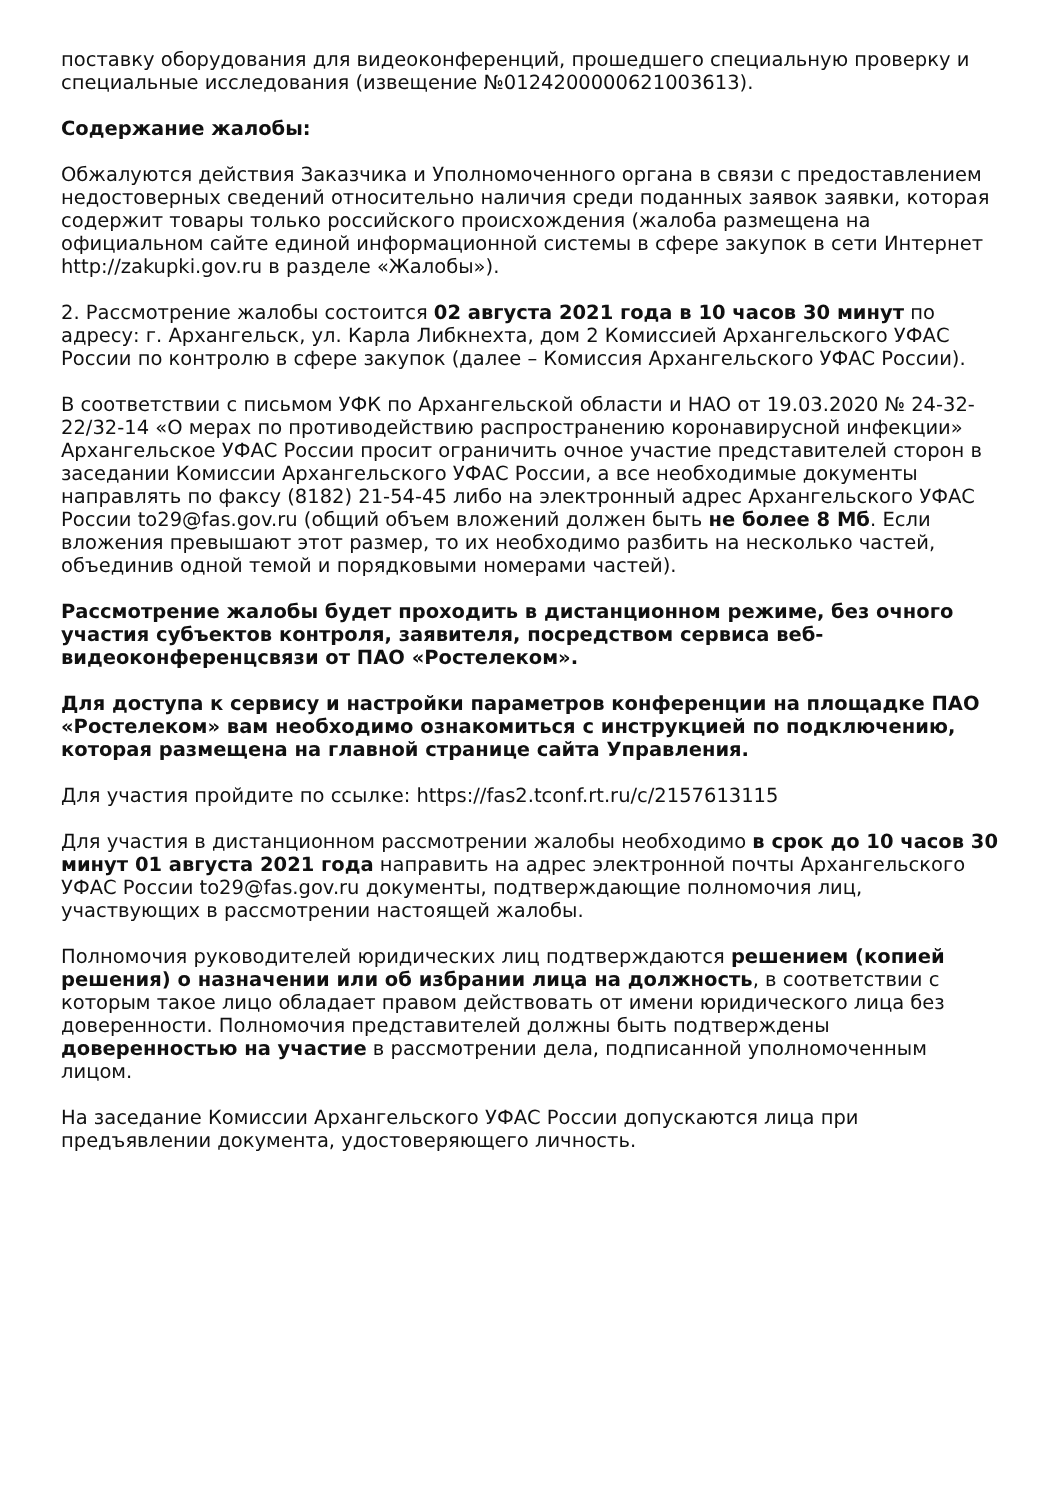поставку оборудования для видеоконференций, прошедшего специальную проверку и специальные исследования (извещение №0124200000621003613).
Содержание жалобы:
Обжалуются действия Заказчика и Уполномоченного органа в связи с предоставлением недостоверных сведений относительно наличия среди поданных заявок заявки, которая содержит товары только российского происхождения (жалоба размещена на официальном сайте единой информационной системы в сфере закупок в сети Интернет http://zakupki.gov.ru в разделе «Жалобы»).
2. Рассмотрение жалобы состоится 02 августа 2021 года в 10 часов 30 минут по адресу: г. Архангельск, ул. Карла Либкнехта, дом 2 Комиссией Архангельского УФАС России по контролю в сфере закупок (далее – Комиссия Архангельского УФАС России).
В соответствии с письмом УФК по Архангельской области и НАО от 19.03.2020 № 24-32-22/32-14 «О мерах по противодействию распространению коронавирусной инфекции» Архангельское УФАС России просит ограничить очное участие представителей сторон в заседании Комиссии Архангельского УФАС России, а все необходимые документы направлять по факсу (8182) 21-54-45 либо на электронный адрес Архангельского УФАС России to29@fas.gov.ru (общий объем вложений должен быть не более 8 Мб. Если вложения превышают этот размер, то их необходимо разбить на несколько частей, объединив одной темой и порядковыми номерами частей).
Рассмотрение жалобы будет проходить в дистанционном режиме, без очного участия субъектов контроля, заявителя, посредством сервиса веб-видеоконференцсвязи от ПАО «Ростелеком».
Для доступа к сервису и настройки параметров конференции на площадке ПАО «Ростелеком» вам необходимо ознакомиться с инструкцией по подключению, которая размещена на главной странице сайта Управления.
Для участия пройдите по ссылке: https://fas2.tconf.rt.ru/c/2157613115
Для участия в дистанционном рассмотрении жалобы необходимо в срок до 10 часов 30 минут 01 августа 2021 года направить на адрес электронной почты Архангельского УФАС России to29@fas.gov.ru документы, подтверждающие полномочия лиц, участвующих в рассмотрении настоящей жалобы.
Полномочия руководителей юридических лиц подтверждаются решением (копией решения) о назначении или об избрании лица на должность, в соответствии с которым такое лицо обладает правом действовать от имени юридического лица без доверенности. Полномочия представителей должны быть подтверждены доверенностью на участие в рассмотрении дела, подписанной уполномоченным лицом.
На заседание Комиссии Архангельского УФАС России допускаются лица при предъявлении документа, удостоверяющего личность.